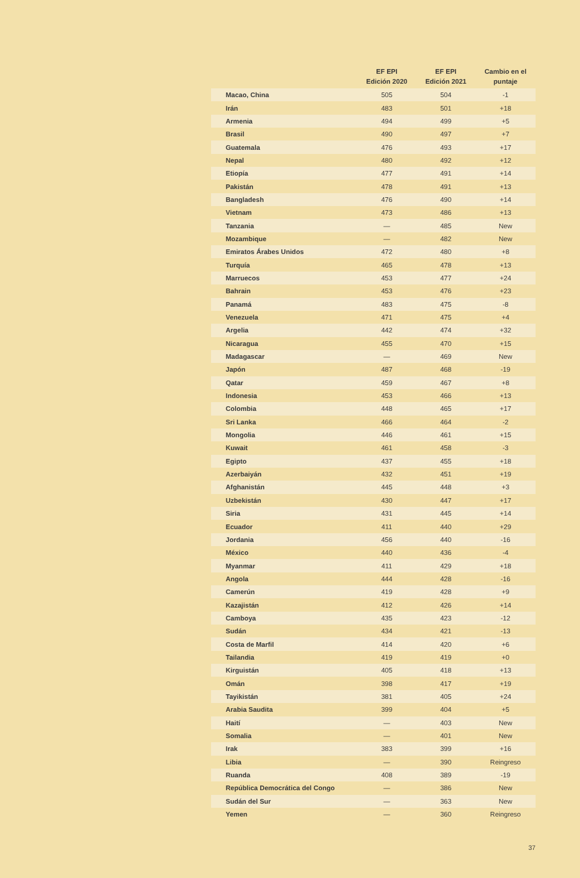| | EF EPI Edición 2020 | EF EPI Edición 2021 | Cambio en el puntaje |
| --- | --- | --- | --- |
| Macao, China | 505 | 504 | -1 |
| Irán | 483 | 501 | +18 |
| Armenia | 494 | 499 | +5 |
| Brasil | 490 | 497 | +7 |
| Guatemala | 476 | 493 | +17 |
| Nepal | 480 | 492 | +12 |
| Etiopía | 477 | 491 | +14 |
| Pakistán | 478 | 491 | +13 |
| Bangladesh | 476 | 490 | +14 |
| Vietnam | 473 | 486 | +13 |
| Tanzania | — | 485 | New |
| Mozambique | — | 482 | New |
| Emiratos Árabes Unidos | 472 | 480 | +8 |
| Turquía | 465 | 478 | +13 |
| Marruecos | 453 | 477 | +24 |
| Bahrain | 453 | 476 | +23 |
| Panamá | 483 | 475 | -8 |
| Venezuela | 471 | 475 | +4 |
| Argelia | 442 | 474 | +32 |
| Nicaragua | 455 | 470 | +15 |
| Madagascar | — | 469 | New |
| Japón | 487 | 468 | -19 |
| Qatar | 459 | 467 | +8 |
| Indonesia | 453 | 466 | +13 |
| Colombia | 448 | 465 | +17 |
| Sri Lanka | 466 | 464 | -2 |
| Mongolia | 446 | 461 | +15 |
| Kuwait | 461 | 458 | -3 |
| Egipto | 437 | 455 | +18 |
| Azerbaiyán | 432 | 451 | +19 |
| Afghanistán | 445 | 448 | +3 |
| Uzbekistán | 430 | 447 | +17 |
| Siria | 431 | 445 | +14 |
| Ecuador | 411 | 440 | +29 |
| Jordania | 456 | 440 | -16 |
| México | 440 | 436 | -4 |
| Myanmar | 411 | 429 | +18 |
| Angola | 444 | 428 | -16 |
| Camerún | 419 | 428 | +9 |
| Kazajistán | 412 | 426 | +14 |
| Camboya | 435 | 423 | -12 |
| Sudán | 434 | 421 | -13 |
| Costa de Marfil | 414 | 420 | +6 |
| Tailandia | 419 | 419 | +0 |
| Kirguistán | 405 | 418 | +13 |
| Omán | 398 | 417 | +19 |
| Tayikistán | 381 | 405 | +24 |
| Arabia Saudita | 399 | 404 | +5 |
| Haití | — | 403 | New |
| Somalia | — | 401 | New |
| Irak | 383 | 399 | +16 |
| Libia | — | 390 | Reingreso |
| Ruanda | 408 | 389 | -19 |
| República Democrática del Congo | — | 386 | New |
| Sudán del Sur | — | 363 | New |
| Yemen | — | 360 | Reingreso |
37